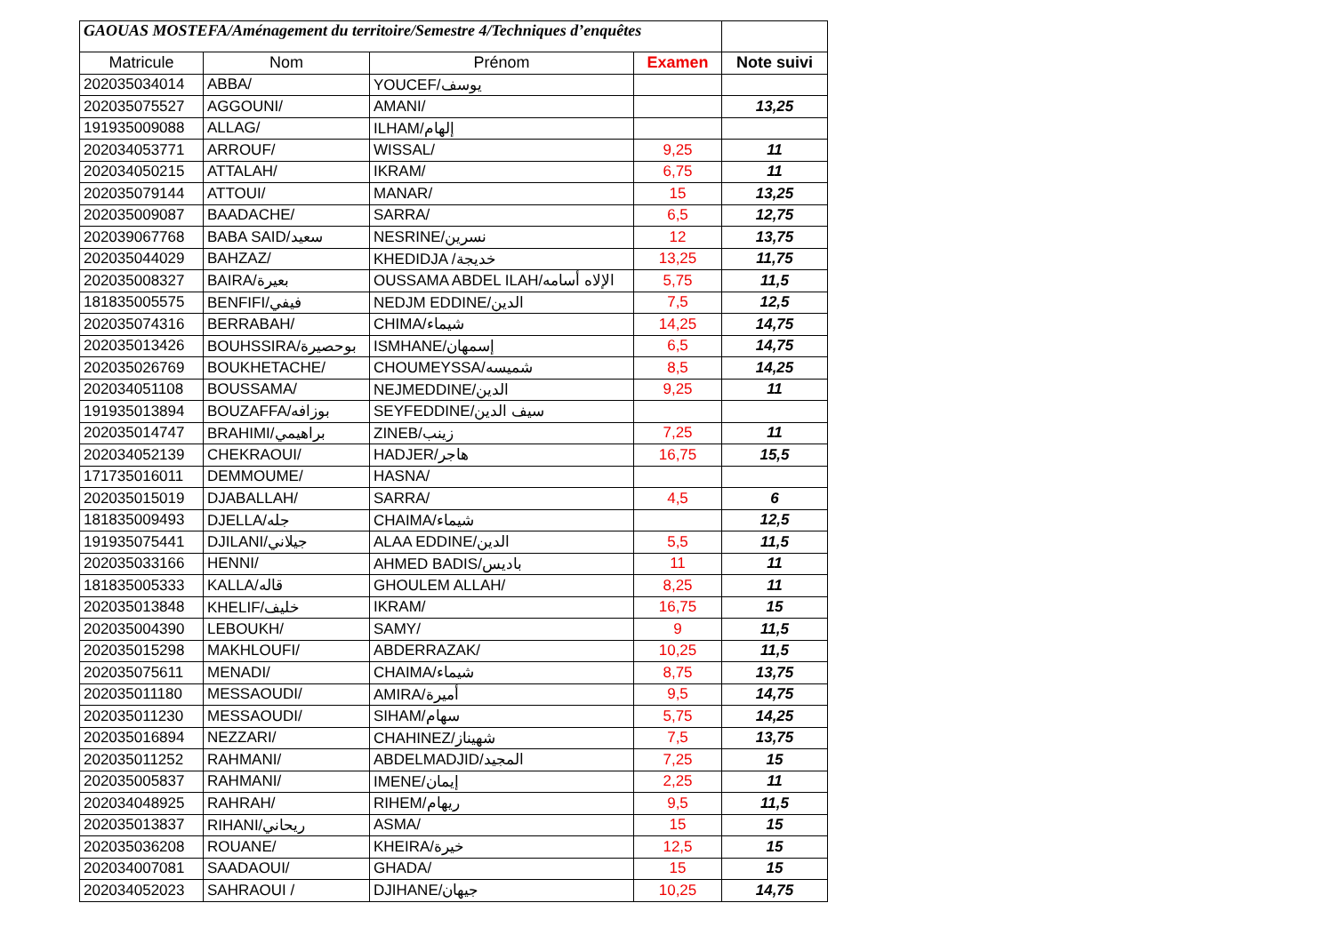| GAOUAS MOSTEFA/Aménagement du territoire/Semestre 4/Techniques d’enquêtes | | | | |
| Matricule | Nom | Prénom | Examen | Note suivi |
| 202035034014 | ABBA/ | YOUCEF/يوسف | | |
| 202035075527 | AGGOUNI/ | AMANI/ | | 13,25 |
| 191935009088 | ALLAG/ | ILHAM/إلهام | | |
| 202034053771 | ARROUF/ | WISSAL/ | 9,25 | 11 |
| 202034050215 | ATTALAH/ | IKRAM/ | 6,75 | 11 |
| 202035079144 | ATTOUI/ | MANAR/ | 15 | 13,25 |
| 202035009087 | BAADACHE/ | SARRA/ | 6,5 | 12,75 |
| 202039067768 | BABA SAID/سعيد | NESRINE/نسرين | 12 | 13,75 |
| 202035044029 | BAHZAZ/ | KHEDIDJA /خديجة | 13,25 | 11,75 |
| 202035008327 | BAIRA/بعيرة | OUSSAMA ABDEL ILAH/الإلاه أسامه | 5,75 | 11,5 |
| 181835005575 | BENFIFI/فيفي | NEDJM EDDINE/الدين | 7,5 | 12,5 |
| 202035074316 | BERRABAH/ | CHIMA/شيماء | 14,25 | 14,75 |
| 202035013426 | BOUHSSIRA/بوحصيرة | ISMHANE/إسمهان | 6,5 | 14,75 |
| 202035026769 | BOUKHETACHE/ | CHOUMEYSSA/شميسه | 8,5 | 14,25 |
| 202034051108 | BOUSSAMA/ | NEJMEDDINE/الدين | 9,25 | 11 |
| 191935013894 | BOUZAFFA/بوزافه | SEYFEDDINE/سيف الدين | | |
| 202035014747 | BRAHIMI/براهيمي | ZINEB/زينب | 7,25 | 11 |
| 202034052139 | CHEKRAOUI/ | HADJER/هاجر | 16,75 | 15,5 |
| 171735016011 | DEMMOUME/ | HASNA/ | | |
| 202035015019 | DJABALLAH/ | SARRA/ | 4,5 | 6 |
| 181835009493 | DJELLA/جله | CHAIMA/شيماء | | 12,5 |
| 191935075441 | DJILANI/جيلاني | ALAA EDDINE/الدين | 5,5 | 11,5 |
| 202035033166 | HENNI/ | AHMED BADIS/باديس | 11 | 11 |
| 181835005333 | KALLA/قاله | GHOULEM ALLAH/ | 8,25 | 11 |
| 202035013848 | KHELIF/خليف | IKRAM/ | 16,75 | 15 |
| 202035004390 | LEBOUKH/ | SAMY/ | 9 | 11,5 |
| 202035015298 | MAKHLOUFI/ | ABDERRAZAK/ | 10,25 | 11,5 |
| 202035075611 | MENADI/ | CHAIMA/شيماء | 8,75 | 13,75 |
| 202035011180 | MESSAOUDI/ | AMIRA/أميرة | 9,5 | 14,75 |
| 202035011230 | MESSAOUDI/ | SIHAM/سهام | 5,75 | 14,25 |
| 202035016894 | NEZZARI/ | CHAHINEZ/شهيناز | 7,5 | 13,75 |
| 202035011252 | RAHMANI/ | ABDELMADJID/المجيد | 7,25 | 15 |
| 202035005837 | RAHMANI/ | IMENE/إيمان | 2,25 | 11 |
| 202034048925 | RAHRAH/ | RIHEM/ريهام | 9,5 | 11,5 |
| 202035013837 | RIHANI/ريحاني | ASMA/ | 15 | 15 |
| 202035036208 | ROUANE/ | KHEIRA/خيرة | 12,5 | 15 |
| 202034007081 | SAADAOUI/ | GHADA/ | 15 | 15 |
| 202034052023 | SAHRAOUI / | DJIHANE/جيهان | 10,25 | 14,75 |